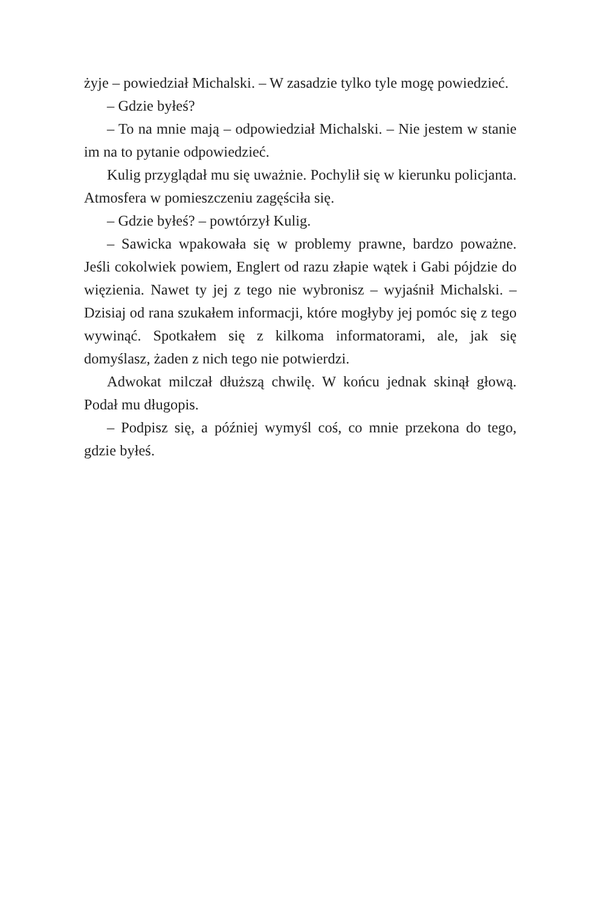żyje – powiedział Michalski. – W zasadzie tylko tyle mogę powiedzieć.
– Gdzie byłeś?
– To na mnie mają – odpowiedział Michalski. – Nie jestem w stanie im na to pytanie odpowiedzieć.
Kulig przyglądał mu się uważnie. Pochylił się w kierunku policjanta. Atmosfera w pomieszczeniu zagęściła się.
– Gdzie byłeś? – powtórzył Kulig.
– Sawicka wpakowała się w problemy prawne, bardzo poważne. Jeśli cokolwiek powiem, Englert od razu złapie wątek i Gabi pójdzie do więzienia. Nawet ty jej z tego nie wybronisz – wyjaśnił Michalski. – Dzisiaj od rana szukałem informacji, które mogłyby jej pomóc się z tego wywinąć. Spotkałem się z kilkoma informatorami, ale, jak się domyślasz, żaden z nich tego nie potwierdzi.
Adwokat milczał dłuższą chwilę. W końcu jednak skinął głową. Podał mu długopis.
– Podpisz się, a później wymyśl coś, co mnie przekona do tego, gdzie byłeś.